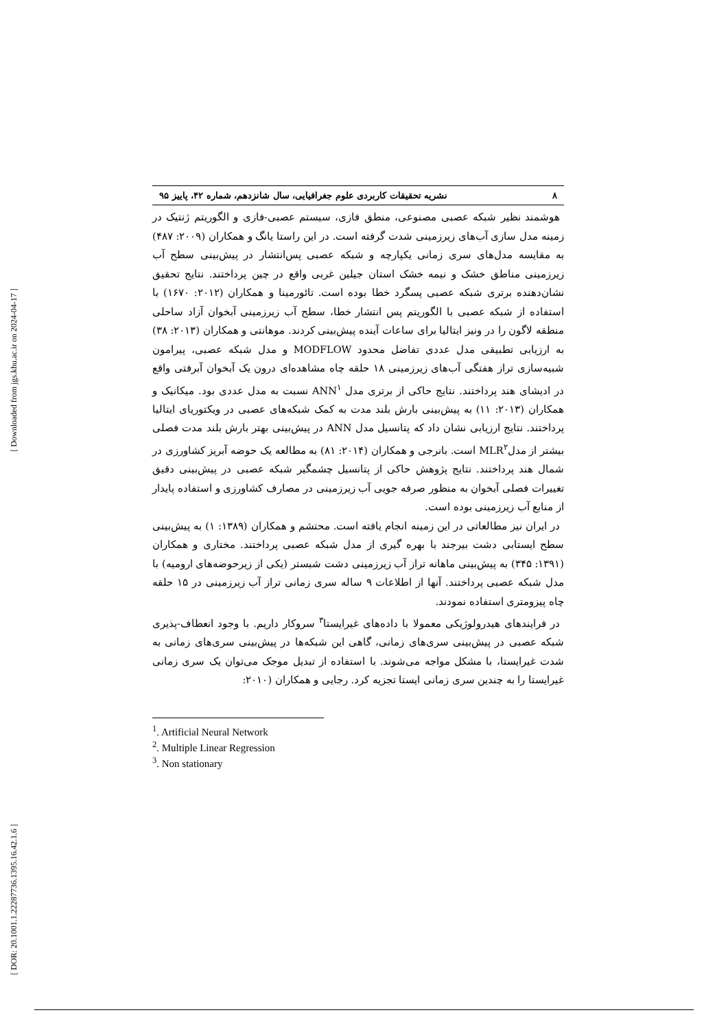[ Downloaded from jgs.khu.ac.ir on 2024-04-17 ]
[ DOR: 20.1001.1.22287736.1395.16.42.1.6 ]
۸ نشریه تحقیقات کاربردی علوم جغرافیایی، سال شانزدهم، شماره ۴۲، پاییز ۹۵
هوشمند نظیر شبکه عصبی مصنوعی، منطق فازی، سیستم عصبی-فازی و الگوریتم ژنتیک در زمینه مدل سازی آب‌های زیرزمینی شدت گرفته است. در این راستا یانگ و همکاران (۲۰۰۹: ۴۸۷) به مقایسه مدل‌های سری زمانی یکپارچه و شبکه عصبی پس‌انتشار در پیش‌بینی سطح آب زیرزمینی مناطق خشک و نیمه خشک استان جیلین غربی واقع در چین پرداختند. نتایج تحقیق نشان‌دهنده برتری شبکه عصبی پسگرد خطا بوده است. تائورمینا و همکاران (۲۰۱۲: ۱۶۷۰) با استفاده از شبکه عصبی با الگوریتم پس انتشار خطا، سطح آب زیرزمینی آبخوان آزاد ساحلی منطقه لاگون را در ونیز ایتالیا برای ساعات آینده پیش‌بینی کردند. موهانتی و همکاران (۲۰۱۳: ۳۸) به ارزیابی تطبیقی مدل عددی تفاضل محدود MODFLOW و مدل شبکه عصبی، پیرامون شبیه‌سازی تراز هفتگی آب‌های زیرزمینی ۱۸ حلقه چاه مشاهده‌ای درون یک آبخوان آبرفتی واقع در ادیشای هند پرداختند. نتایج حاکی از برتری مدل ANN<sup>۱</sup> نسبت به مدل عددی بود. میکانیک و همکاران (۲۰۱۳: ۱۱) به پیش‌بینی بارش بلند مدت به کمک شبکه‌های عصبی در ویکتوریای ایتالیا پرداختند. نتایج ارزیابی نشان داد که پتانسیل مدل ANN در پیش‌بینی بهتر بارش بلند مدت فصلی بیشتر از مدلMLR<sup>۲</sup> است. بانرجی و همکاران (۲۰۱۴: ۸۱) به مطالعه یک حوضه آبریز کشاورزی در شمال هند پرداختند. نتایج پژوهش حاکی از پتانسیل چشمگیر شبکه عصبی در پیش‌بینی دقیق تغییرات فصلی آبخوان به منظور صرفه جویی آب زیرزمینی در مصارف کشاورزی و استفاده پایدار از منابع آب زیرزمینی بوده است.
در ایران نیز مطالعاتی در این زمینه انجام یافته است. محتشم و همکاران (۱۳۸۹: ۱) به پیش‌بینی سطح ایستابی دشت بیرجند با بهره گیری از مدل شبکه عصبی پرداختند. مختاری و همکاران (۱۳۹۱: ۳۴۵) به پیش‌بینی ماهانه تراز آب زیرزمینی دشت شبستر (یکی از زیرحوضه‌های ارومیه) با مدل شبکه عصبی پرداختند. آنها از اطلاعات ۹ ساله سری زمانی تراز آب زیرزمینی در ۱۵ حلقه چاه پیزومتری استفاده نمودند.
در فرایندهای هیدرولوژیکی معمولا با داده‌های غیرایستا<sup>۳</sup> سروکار داریم. با وجود انعطاف-پذیری شبکه عصبی در پیش‌بینی سری‌های زمانی، گاهی این شبکه‌ها در پیش‌بینی سری‌های زمانی به شدت غیرایستا، با مشکل مواجه می‌شوند. با استفاده از تبدیل موجک می‌توان یک سری زمانی غیرایستا را به چندین سری زمانی ایستا تجزیه کرد. رجایی و همکاران (۲۰۱۰:
<sup>1</sup>. Artificial Neural Network
<sup>2</sup>. Multiple Linear Regression
<sup>3</sup>. Non stationary